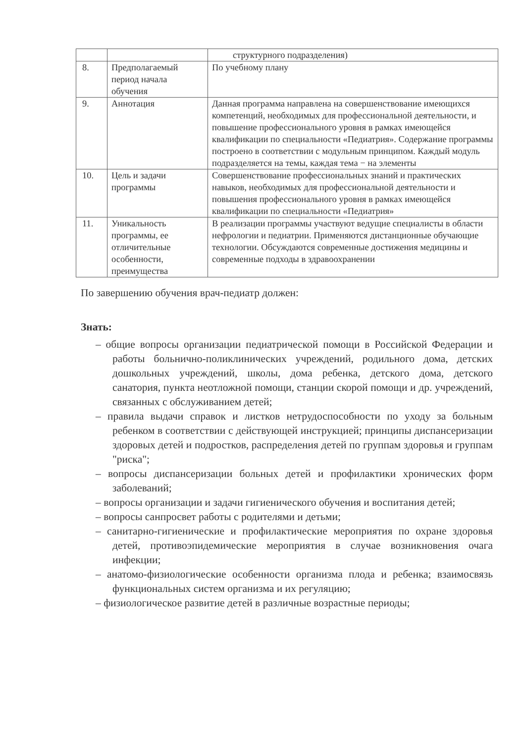| | | структурного подразделения) |
| 8. | Предполагаемый период начала обучения | По учебному плану |
| 9. | Аннотация | Данная программа направлена на совершенствование имеющихся компетенций, необходимых для профессиональной деятельности, и повышение профессионального уровня в рамках имеющейся квалификации по специальности «Педиатрия». Содержание программы построено в соответствии с модульным принципом. Каждый модуль подразделяется на темы, каждая тема − на элементы |
| 10. | Цель и задачи программы | Совершенствование профессиональных знаний и практических навыков, необходимых для профессиональной деятельности и повышения профессионального уровня в рамках имеющейся квалификации по специальности «Педиатрия» |
| 11. | Уникальность программы, ее отличительные особенности, преимущества | В реализации программы участвуют ведущие специалисты в области нефрологии и педиатрии. Применяются дистанционные обучающие технологии. Обсуждаются современные достижения медицины и современные подходы в здравоохранении |
По завершению обучения врач-педиатр должен:
Знать:
– общие вопросы организации педиатрической помощи в Российской Федерации и работы больнично-поликлинических учреждений, родильного дома, детских дошкольных учреждений, школы, дома ребенка, детского дома, детского санатория, пункта неотложной помощи, станции скорой помощи и др. учреждений, связанных с обслуживанием детей;
– правила выдачи справок и листков нетрудоспособности по уходу за больным ребенком в соответствии с действующей инструкцией; принципы диспансеризации здоровых детей и подростков, распределения детей по группам здоровья и группам "риска";
– вопросы диспансеризации больных детей и профилактики хронических форм заболеваний;
– вопросы организации и задачи гигиенического обучения и воспитания детей;
– вопросы санпросвет работы с родителями и детьми;
– санитарно-гигиенические и профилактические мероприятия по охране здоровья детей, противоэпидемические мероприятия в случае возникновения очага инфекции;
– анатомо-физиологические особенности организма плода и ребенка; взаимосвязь функциональных систем организма и их регуляцию;
– физиологическое развитие детей в различные возрастные периоды;